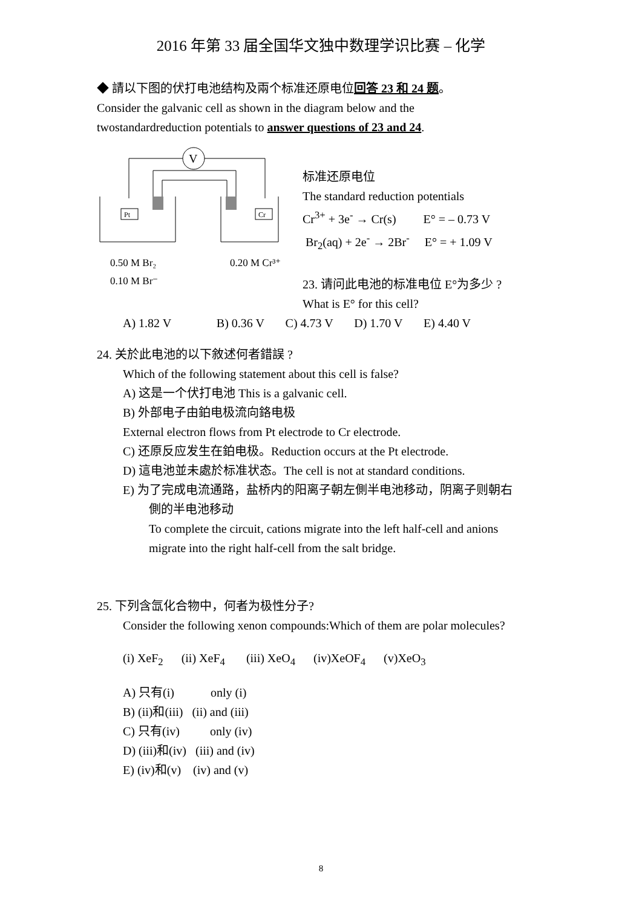2016 年第 33 届全国华文独中数理学识比赛 – 化学
◆ 請以下图的伏打电池结构及兩个标准还原电位回答 23 和 24 题。
Consider the galvanic cell as shown in the diagram below and the
twostandardreduction potentials to answer questions of 23 and 24.
V
Pt
Cr
0.50 M Br₂
0.10 M Br⁻
0.20 M Cr³⁺
标准还原电位
The standard reduction potentials
Cr<sup>3+</sup> + 3e<sup>-</sup> → Cr(s) E° = – 0.73 V
Br<sub>2</sub>(aq) + 2e<sup>-</sup> → 2Br<sup>-</sup> E° = + 1.09 V
23. 请问此电池的标准电位 E°为多少 ?
What is E° for this cell?
A) 1.82 V B) 0.36 V C) 4.73 V D) 1.70 V E) 4.40 V
24. 关於此电池的以下敘述何者錯誤 ?
Which of the following statement about this cell is false?
A) 这是一个伏打电池 This is a galvanic cell.
B) 外部电子由鉑电极流向鉻电极
External electron flows from Pt electrode to Cr electrode.
C) 还原反应发生在鉑电极。Reduction occurs at the Pt electrode.
D) 這电池並未處於标准状态。The cell is not at standard conditions.
E) 为了完成电流通路，盐桥内的阳离子朝左側半电池移动，阴离子则朝右
側的半电池移动
To complete the circuit, cations migrate into the left half-cell and anions
migrate into the right half-cell from the salt bridge.
25. 下列含氙化合物中，何者为极性分子?
Consider the following xenon compounds:Which of them are polar molecules?
(i) XeF<sub>2</sub> (ii) XeF<sub>4</sub> (iii) XeO<sub>4</sub> (iv)XeOF<sub>4</sub> (v)XeO<sub>3</sub>
A) 只有(i) only (i)
B) (ii)和(iii) (ii) and (iii)
C) 只有(iv) only (iv)
D) (iii)和(iv) (iii) and (iv)
E) (iv)和(v) (iv) and (v)
8